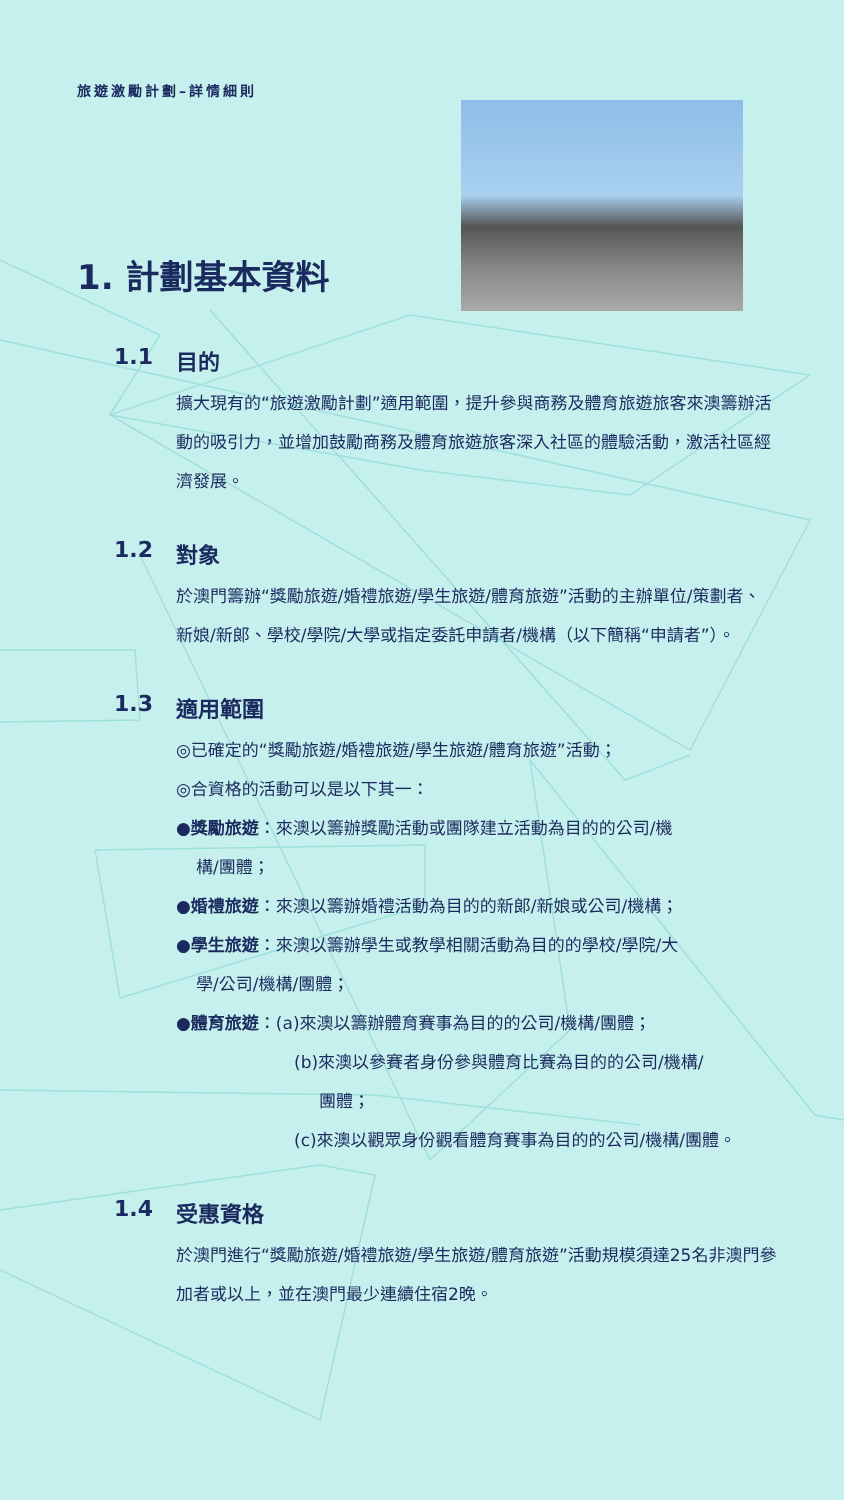旅遊激勵計劃–詳情細則
1. 計劃基本資料
1.1 目的
擴大現有的“旅遊激勵計劃”適用範圍，提升參與商務及體育旅遊旅客來澳籌辦活動的吸引力，並增加鼓勵商務及體育旅遊旅客深入社區的體驗活動，激活社區經濟發展。
1.2 對象
於澳門籌辦“獎勵旅遊/婚禮旅遊/學生旅遊/體育旅遊”活動的主辦單位/策劃者、新娘/新郎、學校/學院/大學或指定委託申請者/機構（以下簡稱“申請者”）。
1.3 適用範圍
◎已確定的“獎勵旅遊/婚禮旅遊/學生旅遊/體育旅遊”活動；
◎合資格的活動可以是以下其一：
●獎勵旅遊：來澳以籌辦獎勵活動或團隊建立活動為目的的公司/機
構/團體；
●婚禮旅遊：來澳以籌辦婚禮活動為目的的新郎/新娘或公司/機構；
●學生旅遊：來澳以籌辦學生或教學相關活動為目的的學校/學院/大
學/公司/機構/團體；
●體育旅遊：(a)來澳以籌辦體育賽事為目的的公司/機構/團體；
(b)來澳以參賽者身份參與體育比賽為目的的公司/機構/
團體；
(c)來澳以觀眾身份觀看體育賽事為目的的公司/機構/團體。
1.4 受惠資格
於澳門進行“獎勵旅遊/婚禮旅遊/學生旅遊/體育旅遊”活動規模須達25名非澳門參加者或以上，並在澳門最少連續住宿2晚。